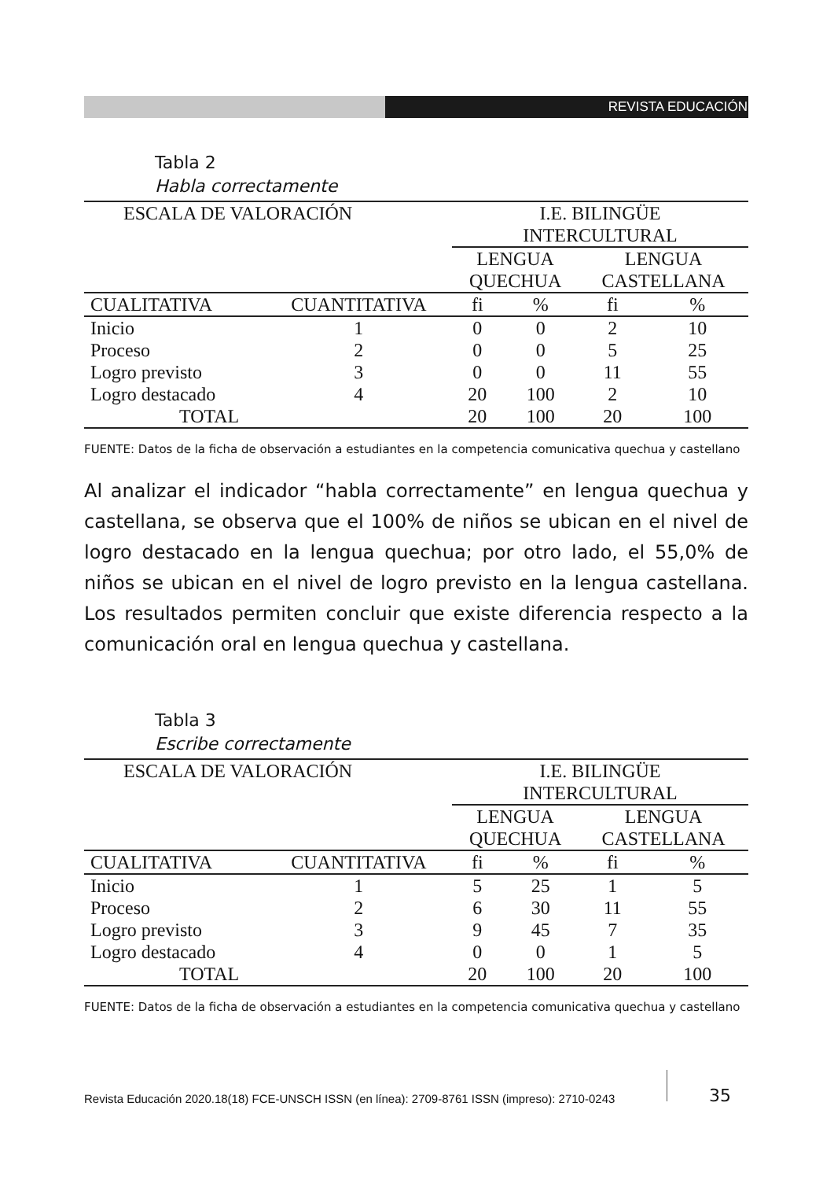REVISTA EDUCACIÓN
Tabla 2
Habla correctamente
| ESCALA DE VALORACIÓN | | I.E. BILINGÜE INTERCULTURAL | | | |
| --- | --- | --- | --- | --- | --- |
| | | LENGUA QUECHUA | | LENGUA CASTELLANA | |
| CUALITATIVA | CUANTITATIVA | fi | % | fi | % |
| Inicio | 1 | 0 | 0 | 2 | 10 |
| Proceso | 2 | 0 | 0 | 5 | 25 |
| Logro previsto | 3 | 0 | 0 | 11 | 55 |
| Logro destacado | 4 | 20 | 100 | 2 | 10 |
| TOTAL | | 20 | 100 | 20 | 100 |
FUENTE: Datos de la ficha de observación a estudiantes en la competencia comunicativa quechua y castellano
Al analizar el indicador “habla correctamente” en lengua quechua y castellana, se observa que el 100% de niños se ubican en el nivel de logro destacado en la lengua quechua; por otro lado, el 55,0% de niños se ubican en el nivel de logro previsto en la lengua castellana. Los resultados permiten concluir que existe diferencia respecto a la comunicación oral en lengua quechua y castellana.
Tabla 3
Escribe correctamente
| ESCALA DE VALORACIÓN | | I.E. BILINGÜE INTERCULTURAL | | | |
| --- | --- | --- | --- | --- | --- |
| | | LENGUA QUECHUA | | LENGUA CASTELLANA | |
| CUALITATIVA | CUANTITATIVA | fi | % | fi | % |
| Inicio | 1 | 5 | 25 | 1 | 5 |
| Proceso | 2 | 6 | 30 | 11 | 55 |
| Logro previsto | 3 | 9 | 45 | 7 | 35 |
| Logro destacado | 4 | 0 | 0 | 1 | 5 |
| TOTAL | | 20 | 100 | 20 | 100 |
FUENTE: Datos de la ficha de observación a estudiantes en la competencia comunicativa quechua y castellano
Revista Educación 2020.18(18) FCE-UNSCH ISSN (en línea): 2709-8761 ISSN (impreso): 2710-0243
35